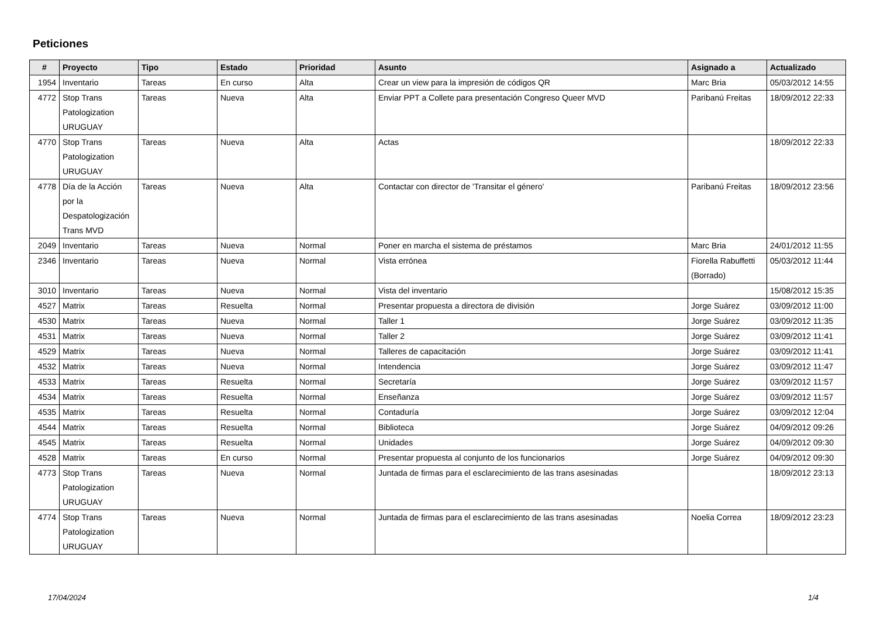Peticiones
| # | Proyecto | Tipo | Estado | Prioridad | Asunto | Asignado a | Actualizado |
| --- | --- | --- | --- | --- | --- | --- | --- |
| 1954 | Inventario | Tareas | En curso | Alta | Crear un view para la impresión de códigos QR | Marc Bria | 05/03/2012 14:55 |
| 4772 | Stop Trans Patologization URUGUAY | Tareas | Nueva | Alta | Enviar PPT a Collete para presentación Congreso Queer MVD | Paribanú Freitas | 18/09/2012 22:33 |
| 4770 | Stop Trans Patologization URUGUAY | Tareas | Nueva | Alta | Actas | | 18/09/2012 22:33 |
| 4778 | Día de la Acción por la Despatologización Trans MVD | Tareas | Nueva | Alta | Contactar con director de 'Transitar el género' | Paribanú Freitas | 18/09/2012 23:56 |
| 2049 | Inventario | Tareas | Nueva | Normal | Poner en marcha el sistema de préstamos | Marc Bria | 24/01/2012 11:55 |
| 2346 | Inventario | Tareas | Nueva | Normal | Vista errónea | Fiorella Rabuffetti (Borrado) | 05/03/2012 11:44 |
| 3010 | Inventario | Tareas | Nueva | Normal | Vista del inventario | | 15/08/2012 15:35 |
| 4527 | Matrix | Tareas | Resuelta | Normal | Presentar propuesta a directora de división | Jorge Suárez | 03/09/2012 11:00 |
| 4530 | Matrix | Tareas | Nueva | Normal | Taller 1 | Jorge Suárez | 03/09/2012 11:35 |
| 4531 | Matrix | Tareas | Nueva | Normal | Taller 2 | Jorge Suárez | 03/09/2012 11:41 |
| 4529 | Matrix | Tareas | Nueva | Normal | Talleres de capacitación | Jorge Suárez | 03/09/2012 11:41 |
| 4532 | Matrix | Tareas | Nueva | Normal | Intendencia | Jorge Suárez | 03/09/2012 11:47 |
| 4533 | Matrix | Tareas | Resuelta | Normal | Secretaría | Jorge Suárez | 03/09/2012 11:57 |
| 4534 | Matrix | Tareas | Resuelta | Normal | Enseñanza | Jorge Suárez | 03/09/2012 11:57 |
| 4535 | Matrix | Tareas | Resuelta | Normal | Contaduría | Jorge Suárez | 03/09/2012 12:04 |
| 4544 | Matrix | Tareas | Resuelta | Normal | Biblioteca | Jorge Suárez | 04/09/2012 09:26 |
| 4545 | Matrix | Tareas | Resuelta | Normal | Unidades | Jorge Suárez | 04/09/2012 09:30 |
| 4528 | Matrix | Tareas | En curso | Normal | Presentar propuesta al conjunto de los funcionarios | Jorge Suárez | 04/09/2012 09:30 |
| 4773 | Stop Trans Patologization URUGUAY | Tareas | Nueva | Normal | Juntada de firmas para el esclarecimiento de las trans asesinadas | | 18/09/2012 23:13 |
| 4774 | Stop Trans Patologization URUGUAY | Tareas | Nueva | Normal | Juntada de firmas para el esclarecimiento de las trans asesinadas | Noelia Correa | 18/09/2012 23:23 |
17/04/2024 1/4